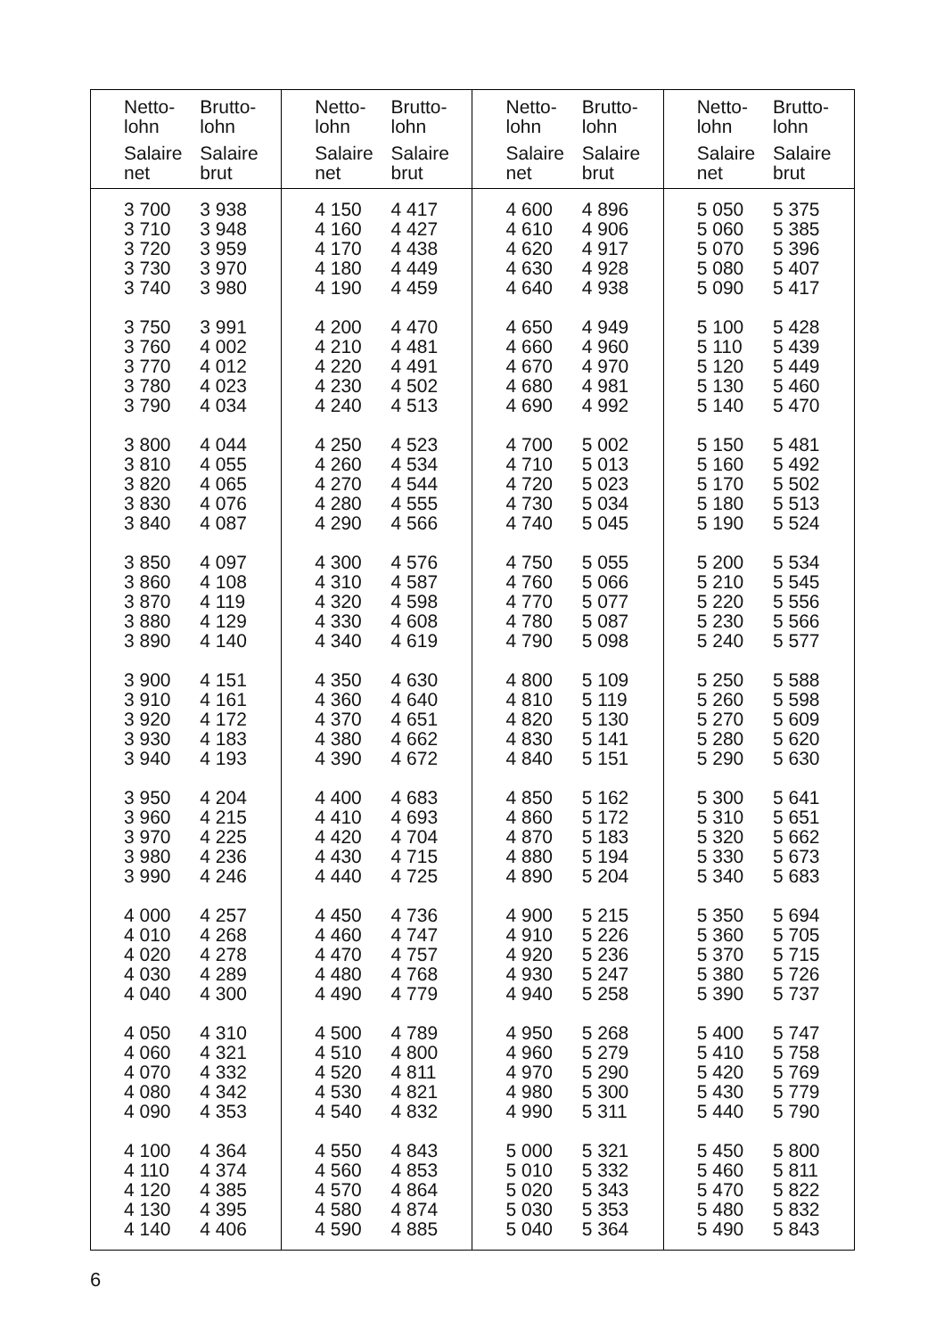| Netto- lohn Salaire net | Brutto- lohn Salaire brut | Netto- lohn Salaire net | Brutto- lohn Salaire brut | Netto- lohn Salaire net | Brutto- lohn Salaire brut | Netto- lohn Salaire net | Brutto- lohn Salaire brut |
| --- | --- | --- | --- | --- | --- | --- | --- |
| 3 700 3 710 3 720 3 730 3 740 3 750 3 760 3 770 3 780 3 790 3 800 3 810 3 820 3 830 3 840 3 850 3 860 3 870 3 880 3 890 3 900 3 910 3 920 3 930 3 940 3 950 3 960 3 970 3 980 3 990 4 000 4 010 4 020 4 030 4 040 4 050 4 060 4 070 4 080 4 090 4 100 4 110 4 120 4 130 4 140 | 3 938 3 948 3 959 3 970 3 980 3 991 4 002 4 012 4 023 4 034 4 044 4 055 4 065 4 076 4 087 4 097 4 108 4 119 4 129 4 140 4 151 4 161 4 172 4 183 4 193 4 204 4 215 4 225 4 236 4 246 4 257 4 268 4 278 4 289 4 300 4 310 4 321 4 332 4 342 4 353 4 364 4 374 4 385 4 395 4 406 | 4 150 4 160 4 170 4 180 4 190 4 200 4 210 4 220 4 230 4 240 4 250 4 260 4 270 4 280 4 290 4 300 4 310 4 320 4 330 4 340 4 350 4 360 4 370 4 380 4 390 4 400 4 410 4 420 4 430 4 440 4 450 4 460 4 470 4 480 4 490 4 500 4 510 4 520 4 530 4 540 4 550 4 560 4 570 4 580 4 590 | 4 417 4 427 4 438 4 449 4 459 4 470 4 481 4 491 4 502 4 513 4 523 4 534 4 544 4 555 4 566 4 576 4 587 4 598 4 608 4 619 4 630 4 640 4 651 4 662 4 672 4 683 4 693 4 704 4 715 4 725 4 736 4 747 4 757 4 768 4 779 4 789 4 800 4 811 4 821 4 832 4 843 4 853 4 864 4 874 4 885 | 4 600 4 610 4 620 4 630 4 640 4 650 4 660 4 670 4 680 4 690 4 700 4 710 4 720 4 730 4 740 4 750 4 760 4 770 4 780 4 790 4 800 4 810 4 820 4 830 4 840 4 850 4 860 4 870 4 880 4 890 4 900 4 910 4 920 4 930 4 940 4 950 4 960 4 970 4 980 4 990 5 000 5 010 5 020 5 030 5 040 | 4 896 4 906 4 917 4 928 4 938 4 949 4 960 4 970 4 981 4 992 5 002 5 013 5 023 5 034 5 045 5 055 5 066 5 077 5 087 5 098 5 109 5 119 5 130 5 141 5 151 5 162 5 172 5 183 5 194 5 204 5 215 5 226 5 236 5 247 5 258 5 268 5 279 5 290 5 300 5 311 5 321 5 332 5 343 5 353 5 364 | 5 050 5 060 5 070 5 080 5 090 5 100 5 110 5 120 5 130 5 140 5 150 5 160 5 170 5 180 5 190 5 200 5 210 5 220 5 230 5 240 5 250 5 260 5 270 5 280 5 290 5 300 5 310 5 320 5 330 5 340 5 350 5 360 5 370 5 380 5 390 5 400 5 410 5 420 5 430 5 440 5 450 5 460 5 470 5 480 5 490 | 5 375 5 385 5 396 5 407 5 417 5 428 5 439 5 449 5 460 5 470 5 481 5 492 5 502 5 513 5 524 5 534 5 545 5 556 5 566 5 577 5 588 5 598 5 609 5 620 5 630 5 641 5 651 5 662 5 673 5 683 5 694 5 705 5 715 5 726 5 737 5 747 5 758 5 769 5 779 5 790 5 800 5 811 5 822 5 832 5 843 |
6